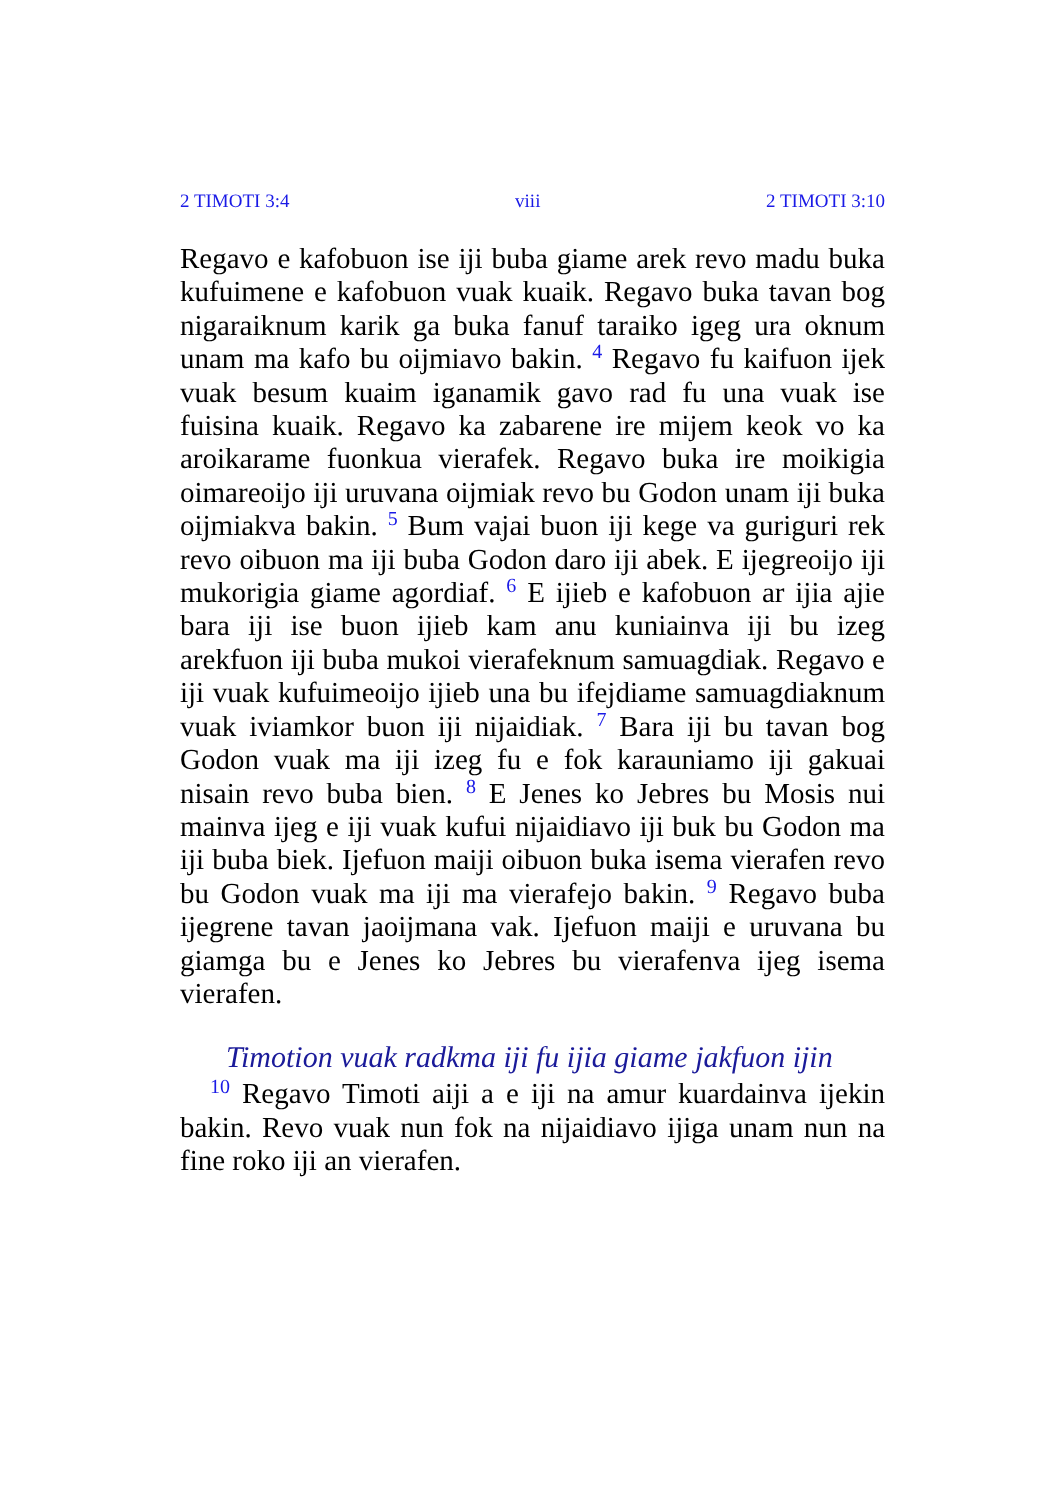2 TIMOTI 3:4 viii 2 TIMOTI 3:10
Regavo e kafobuon ise iji buba giame arek revo madu buka kufuimene e kafobuon vuak kuaik. Regavo buka tavan bog nigaraiknum karik ga buka fanuf taraiko igeg ura oknum unam ma kafo bu oijmiavo bakin. <sup>4</sup> Regavo fu kaifuon ijek vuak besum kuaim iganamik gavo rad fu una vuak ise fuisina kuaik. Regavo ka zabarene ire mijem keok vo ka aroikarame fuonkua vierafek. Regavo buka ire moikigia oimareoijo iji uruvana oijmiak revo bu Godon unam iji buka oijmiakva bakin. <sup>5</sup> Bum vajai buon iji kege va guriguri rek revo oibuon ma iji buba Godon daro iji abek. E ijegreoijo iji mukorigia giame agordiaf. <sup>6</sup> E ijieb e kafobuon ar ijia ajie bara iji ise buon ijieb kam anu kuniainva iji bu izeg arekfuon iji buba mukoi vierafeknum samuagdiak. Regavo e iji vuak kufuimeoijo ijieb una bu ifejdiame samuagdiaknum vuak iviamkor buon iji nijaidiak. <sup>7</sup> Bara iji bu tavan bog Godon vuak ma iji izeg fu e fok karauniamo iji gakuai nisain revo buba bien. <sup>8</sup> E Jenes ko Jebres bu Mosis nui mainva ijeg e iji vuak kufui nijaidiavo iji buk bu Godon ma iji buba biek. Ijefuon maiji oibuon buka isema vierafen revo bu Godon vuak ma iji ma vierafejo bakin. <sup>9</sup> Regavo buba ijegrene tavan jaoijmana vak. Ijefuon maiji e uruvana bu giamga bu e Jenes ko Jebres bu vierafenva ijeg isema vierafen.
Timotion vuak radkma iji fu ijia giame jakfuon ijin
<sup>10</sup> Regavo Timoti aiji a e iji na amur kuardainva ijekin bakin. Revo vuak nun fok na nijaidiavo ijiga unam nun na fine roko iji an vierafen.